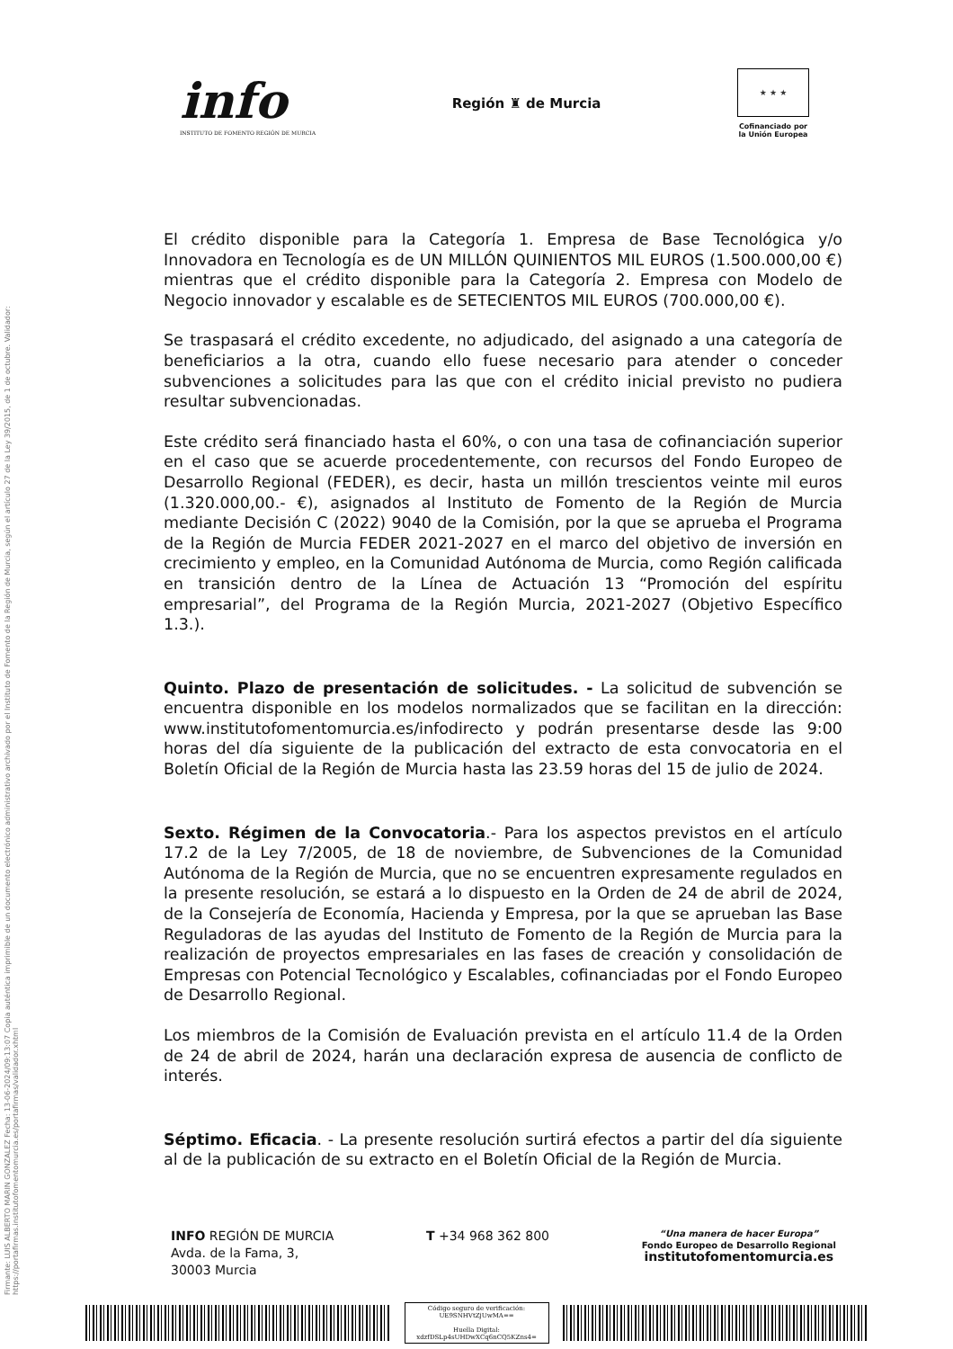Firmante: LUIS ALBERTO MARIN GONZALEZ Fecha: 13-06-2024/09:13:07 Copia auténtica imprimible de un documento electrónico administrativo archivado por el Instituto de Fomento de la Región de Murcia, según el artículo 27 de la Ley 39/2015, de 1 de octubre. Validador: https://portafirmas.institutofomentomurcia.es/portafirmas/validador.xhtml
info
INSTITUTO DE FOMENTO REGIÓN DE MURCIA
Región ♜ de Murcia
★ ★ ★
Cofinanciado por
la Unión Europea
El crédito disponible para la Categoría 1. Empresa de Base Tecnológica y/o Innovadora en Tecnología es de UN MILLÓN QUINIENTOS MIL EUROS (1.500.000,00 €) mientras que el crédito disponible para la Categoría 2. Empresa con Modelo de Negocio innovador y escalable es de SETECIENTOS MIL EUROS (700.000,00 €).
Se traspasará el crédito excedente, no adjudicado, del asignado a una categoría de beneficiarios a la otra, cuando ello fuese necesario para atender o conceder subvenciones a solicitudes para las que con el crédito inicial previsto no pudiera resultar subvencionadas.
Este crédito será financiado hasta el 60%, o con una tasa de cofinanciación superior en el caso que se acuerde procedentemente, con recursos del Fondo Europeo de Desarrollo Regional (FEDER), es decir, hasta un millón trescientos veinte mil euros (1.320.000,00.- €), asignados al Instituto de Fomento de la Región de Murcia mediante Decisión C (2022) 9040 de la Comisión, por la que se aprueba el Programa de la Región de Murcia FEDER 2021-2027 en el marco del objetivo de inversión en crecimiento y empleo, en la Comunidad Autónoma de Murcia, como Región calificada en transición dentro de la Línea de Actuación 13 “Promoción del espíritu empresarial”, del Programa de la Región Murcia, 2021-2027 (Objetivo Específico 1.3.).
Quinto. Plazo de presentación de solicitudes. - La solicitud de subvención se encuentra disponible en los modelos normalizados que se facilitan en la dirección: www.institutofomentomurcia.es/infodirecto y podrán presentarse desde las 9:00 horas del día siguiente de la publicación del extracto de esta convocatoria en el Boletín Oficial de la Región de Murcia hasta las 23.59 horas del 15 de julio de 2024.
Sexto. Régimen de la Convocatoria.- Para los aspectos previstos en el artículo 17.2 de la Ley 7/2005, de 18 de noviembre, de Subvenciones de la Comunidad Autónoma de la Región de Murcia, que no se encuentren expresamente regulados en la presente resolución, se estará a lo dispuesto en la Orden de 24 de abril de 2024, de la Consejería de Economía, Hacienda y Empresa, por la que se aprueban las Base Reguladoras de las ayudas del Instituto de Fomento de la Región de Murcia para la realización de proyectos empresariales en las fases de creación y consolidación de Empresas con Potencial Tecnológico y Escalables, cofinanciadas por el Fondo Europeo de Desarrollo Regional.
Los miembros de la Comisión de Evaluación prevista en el artículo 11.4 de la Orden de 24 de abril de 2024, harán una declaración expresa de ausencia de conflicto de interés.
Séptimo. Eficacia. - La presente resolución surtirá efectos a partir del día siguiente al de la publicación de su extracto en el Boletín Oficial de la Región de Murcia.
INFO REGIÓN DE MURCIA
Avda. de la Fama, 3,
30003 Murcia
T +34 968 362 800
“Una manera de hacer Europa”
Fondo Europeo de Desarrollo Regional
institutofomentomurcia.es
Código seguro de verificación:
UE9SNHVtZjUwMA==
Huella Digital:
xdzfDSLp4sUHDwXCq6nCQ5KZns4=